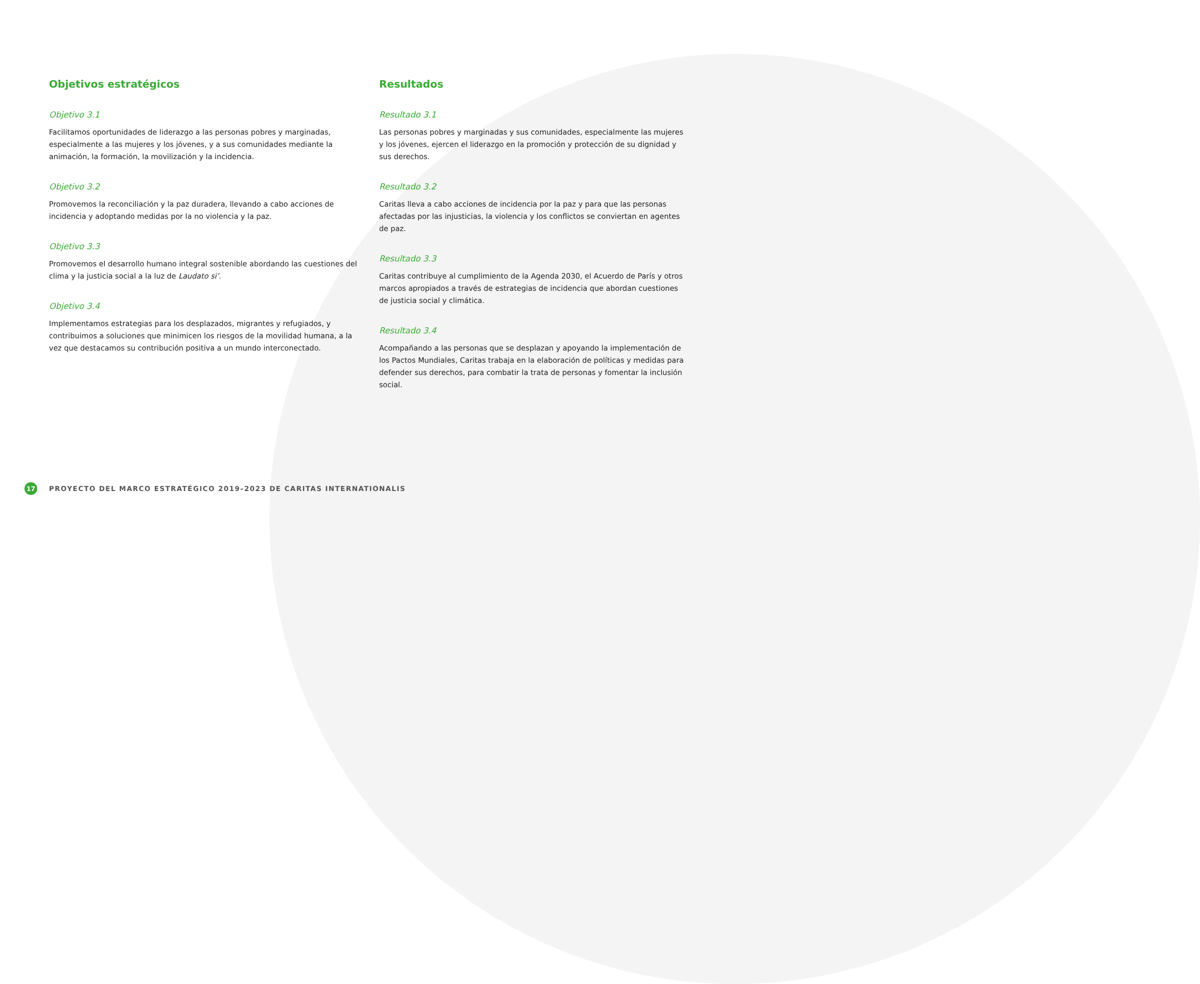Objetivos estratégicos
Objetivo 3.1
Facilitamos oportunidades de liderazgo a las personas pobres y marginadas, especialmente a las mujeres y los jóvenes, y a sus comunidades mediante la animación, la formación, la movilización y la incidencia.
Objetivo 3.2
Promovemos la reconciliación y la paz duradera, llevando a cabo acciones de incidencia y adoptando medidas por la no violencia y la paz.
Objetivo 3.3
Promovemos el desarrollo humano integral sostenible abordando las cuestiones del clima y la justicia social a la luz de Laudato si’.
Objetivo 3.4
Implementamos estrategias para los desplazados, migrantes y refugiados, y contribuimos a soluciones que minimicen los riesgos de la movilidad humana, a la vez que destacamos su contribución positiva a un mundo interconectado.
Resultados
Resultado 3.1
Las personas pobres y marginadas y sus comunidades, especialmente las mujeres y los jóvenes, ejercen el liderazgo en la promoción y protección de su dignidad y sus derechos.
Resultado 3.2
Caritas lleva a cabo acciones de incidencia por la paz y para que las personas afectadas por las injusticias, la violencia y los conflictos se conviertan en agentes de paz.
Resultado 3.3
Caritas contribuye al cumplimiento de la Agenda 2030, el Acuerdo de París y otros marcos apropiados a través de estrategias de incidencia que abordan cuestiones de justicia social y climática.
Resultado 3.4
Acompañando a las personas que se desplazan y apoyando la implementación de los Pactos Mundiales, Caritas trabaja en la elaboración de políticas y medidas para defender sus derechos, para combatir la trata de personas y fomentar la inclusión social.
17
PROYECTO DEL MARCO ESTRATÉGICO 2019–2023 DE CARITAS INTERNATIONALIS